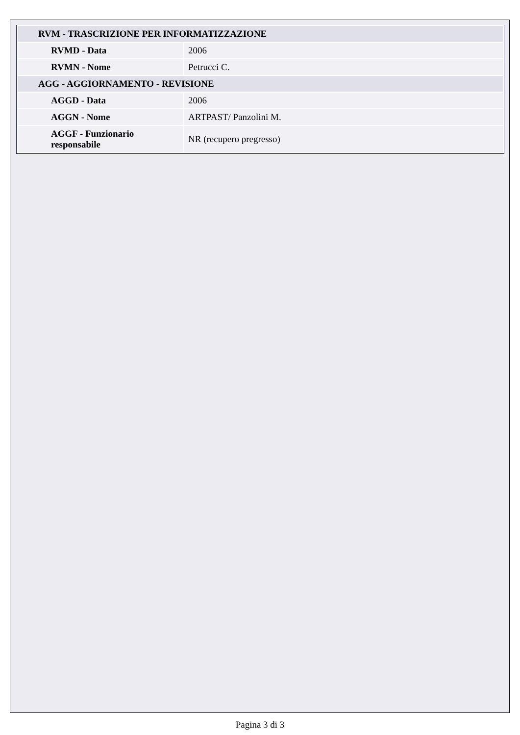| RVM - TRASCRIZIONE PER INFORMATIZZAZIONE | |
| RVMD - Data | 2006 |
| RVMN - Nome | Petrucci C. |
| AGG - AGGIORNAMENTO - REVISIONE | |
| AGGD - Data | 2006 |
| AGGN - Nome | ARTPAST/ Panzolini M. |
| AGGF - Funzionario responsabile | NR (recupero pregresso) |
Pagina 3 di 3